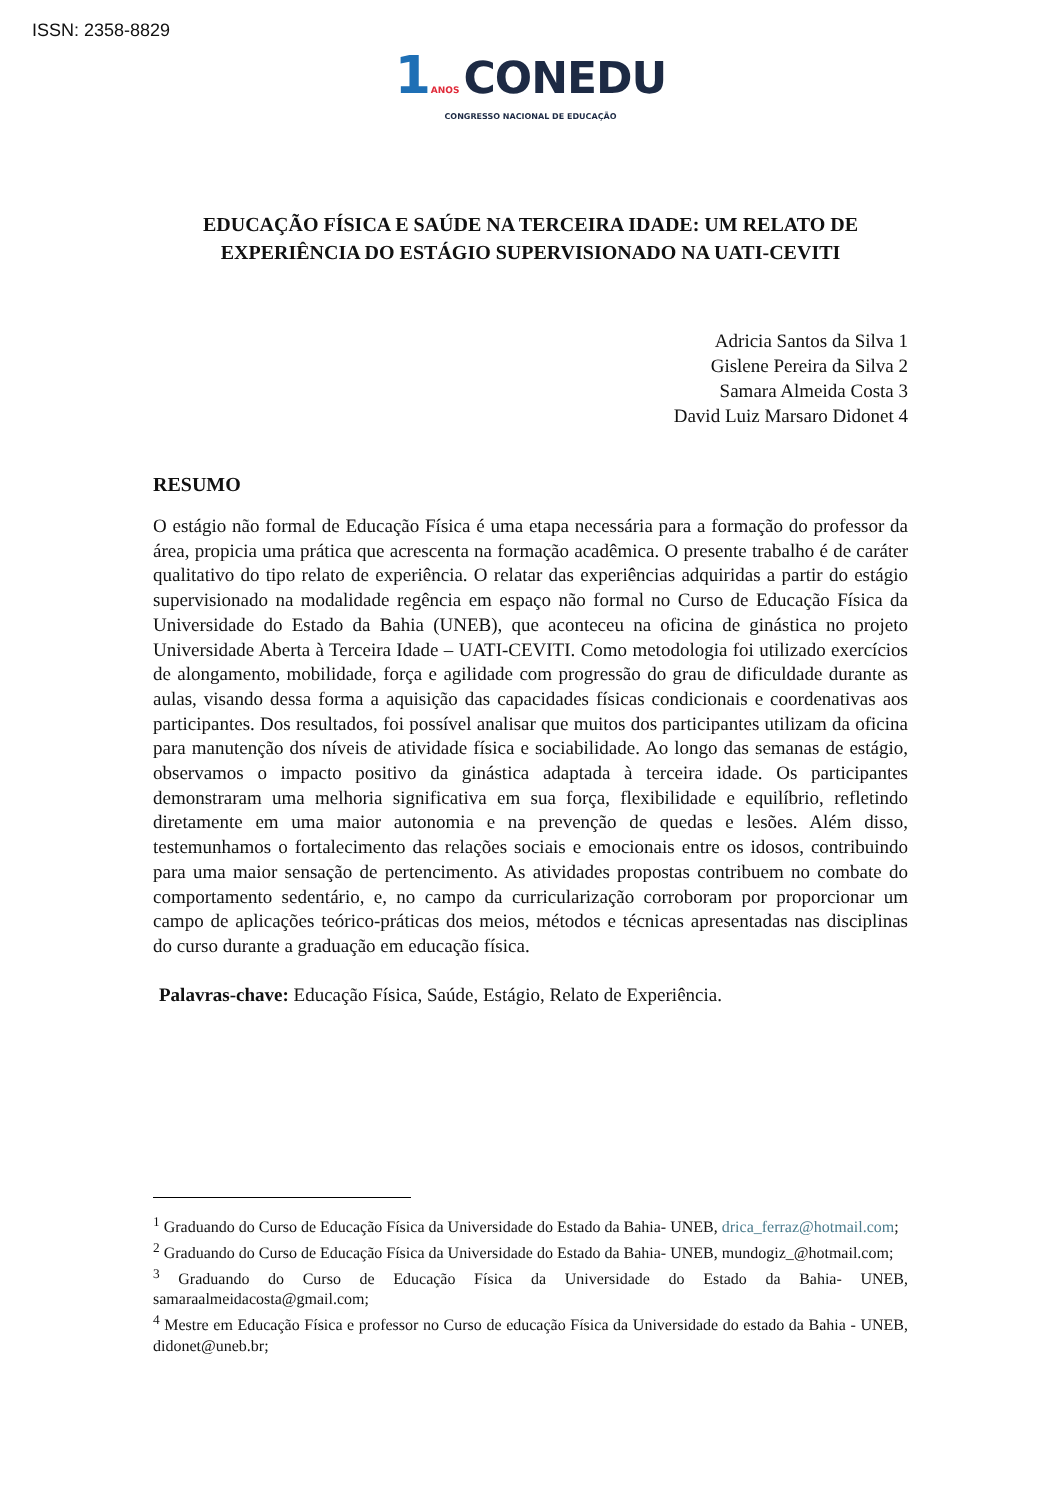ISSN: 2358-8829
1 ANOS CONEDU
CONGRESSO NACIONAL DE EDUCAÇÃO
EDUCAÇÃO FÍSICA E SAÚDE NA TERCEIRA IDADE: UM RELATO DE EXPERIÊNCIA DO ESTÁGIO SUPERVISIONADO NA UATI-CEVITI
Adricia Santos da Silva 1
Gislene Pereira da Silva 2
Samara Almeida Costa 3
David Luiz Marsaro Didonet 4
RESUMO
O estágio não formal de Educação Física é uma etapa necessária para a formação do professor da área, propicia uma prática que acrescenta na formação acadêmica. O presente trabalho é de caráter qualitativo do tipo relato de experiência. O relatar das experiências adquiridas a partir do estágio supervisionado na modalidade regência em espaço não formal no Curso de Educação Física da Universidade do Estado da Bahia (UNEB), que aconteceu na oficina de ginástica no projeto Universidade Aberta à Terceira Idade – UATI-CEVITI. Como metodologia foi utilizado exercícios de alongamento, mobilidade, força e agilidade com progressão do grau de dificuldade durante as aulas, visando dessa forma a aquisição das capacidades físicas condicionais e coordenativas aos participantes. Dos resultados, foi possível analisar que muitos dos participantes utilizam da oficina para manutenção dos níveis de atividade física e sociabilidade. Ao longo das semanas de estágio, observamos o impacto positivo da ginástica adaptada à terceira idade. Os participantes demonstraram uma melhoria significativa em sua força, flexibilidade e equilíbrio, refletindo diretamente em uma maior autonomia e na prevenção de quedas e lesões. Além disso, testemunhamos o fortalecimento das relações sociais e emocionais entre os idosos, contribuindo para uma maior sensação de pertencimento. As atividades propostas contribuem no combate do comportamento sedentário, e, no campo da curricularização corroboram por proporcionar um campo de aplicações teórico-práticas dos meios, métodos e técnicas apresentadas nas disciplinas do curso durante a graduação em educação física.
Palavras-chave: Educação Física, Saúde, Estágio, Relato de Experiência.
<sup>1</sup> Graduando do Curso de Educação Física da Universidade do Estado da Bahia- UNEB, drica_ferraz@hotmail.com;
<sup>2</sup> Graduando do Curso de Educação Física da Universidade do Estado da Bahia- UNEB, mundogiz_@hotmail.com;
<sup>3</sup> Graduando do Curso de Educação Física da Universidade do Estado da Bahia- UNEB, samaraalmeidacosta@gmail.com;
<sup>4</sup> Mestre em Educação Física e professor no Curso de educação Física da Universidade do estado da Bahia - UNEB, didonet@uneb.br;